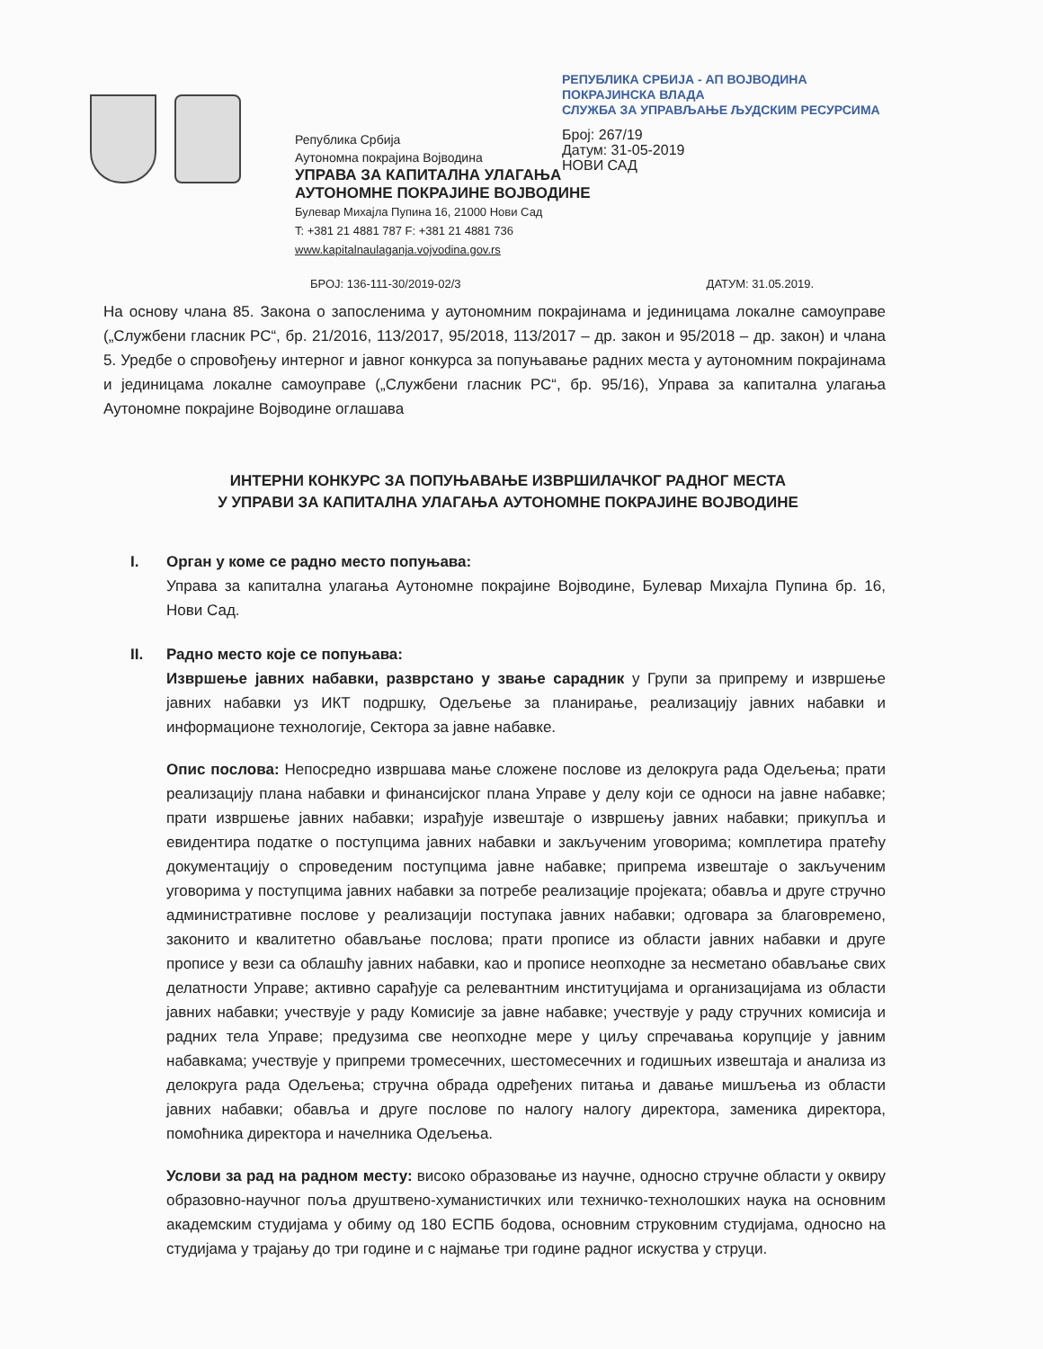Република Србија
Аутономна покрајина Војводина
УПРАВА ЗА КАПИТАЛНА УЛАГАЊА
АУТОНОМНЕ ПОКРАЈИНЕ ВОЈВОДИНЕ
Булевар Михајла Пупина 16, 21000 Нови Сад
T: +381 21 4881 787 F: +381 21 4881 736
www.kapitalnaulaganja.vojvodina.gov.rs
РЕПУБЛИКА СРБИЈА - АП ВОЈВОДИНА
ПОКРАЈИНСКА ВЛАДА
СЛУЖБА ЗА УПРАВЉАЊЕ ЉУДСКИМ РЕСУРСИМА
Број: 267/19
Датум: 31-05-2019
НОВИ САД
БРОЈ: 136-111-30/2019-02/3 ДАТУМ: 31.05.2019.
На основу члана 85. Закона о запосленима у аутономним покрајинама и јединицама локалне самоуправе („Службени гласник РС“, бр. 21/2016, 113/2017, 95/2018, 113/2017 – др. закон и 95/2018 – др. закон) и члана 5. Уредбе о спровођењу интерног и јавног конкурса за попуњавање радних места у аутономним покрајинама и јединицама локалне самоуправе („Службени гласник РС“, бр. 95/16), Управа за капитална улагања Аутономне покрајине Војводине оглашава
ИНТЕРНИ КОНКУРС ЗА ПОПУЊАВАЊЕ ИЗВРШИЛАЧКОГ РАДНОГ МЕСТА
У УПРАВИ ЗА КАПИТАЛНА УЛАГАЊА АУТОНОМНЕ ПОКРАЈИНЕ ВОЈВОДИНЕ
I. Орган у коме се радно место попуњава:
Управа за капитална улагања Аутономне покрајине Војводине, Булевар Михајла Пупина бр. 16, Нови Сад.
II. Радно место које се попуњава:
Извршење јавних набавки, разврстано у звање сарадник у Групи за припрему и извршење јавних набавки уз ИКТ подршку, Одељење за планирање, реализацију јавних набавки и информационе технологије, Сектора за јавне набавке.
Опис послова: Непосредно извршава мање сложене послове из делокруга рада Одељења; прати реализацију плана набавки и финансијског плана Управе у делу који се односи на јавне набавке; прати извршење јавних набавки; израђује извештаје о извршењу јавних набавки; прикупља и евидентира податке о поступцима јавних набавки и закљученим уговорима; комплетира пратећу документацију о спроведеним поступцима јавне набавке; припрема извештаје о закљученим уговорима у поступцима јавних набавки за потребе реализације пројеката; обавља и друге стручно административне послове у реализацији поступака јавних набавки; одговара за благовремено, законито и квалитетно обављање послова; прати прописе из области јавних набавки и друге прописе у вези са облашћу јавних набавки, као и прописе неопходне за несметано обављање свих делатности Управе; активно сарађује са релевантним институцијама и организацијама из области јавних набавки; учествује у раду Комисије за јавне набавке; учествује у раду стручних комисија и радних тела Управе; предузима све неопходне мере у циљу спречавања корупције у јавним набавкама; учествује у припреми тромесечних, шестомесечних и годишњих извештаја и анализа из делокруга рада Одељења; стручна обрада одређених питања и давање мишљења из области јавних набавки; обавља и друге послове по налогу налогу директора, заменика директора, помоћника директора и начелника Одељења.
Услови за рад на радном месту: високо образовање из научне, односно стручне области у оквиру образовно-научног поља друштвено-хуманистичких или техничко-технолошких наука на основним академским студијама у обиму од 180 ЕСПБ бодова, основним струковним студијама, односно на студијама у трајању до три године и с најмање три године радног искуства у струци.